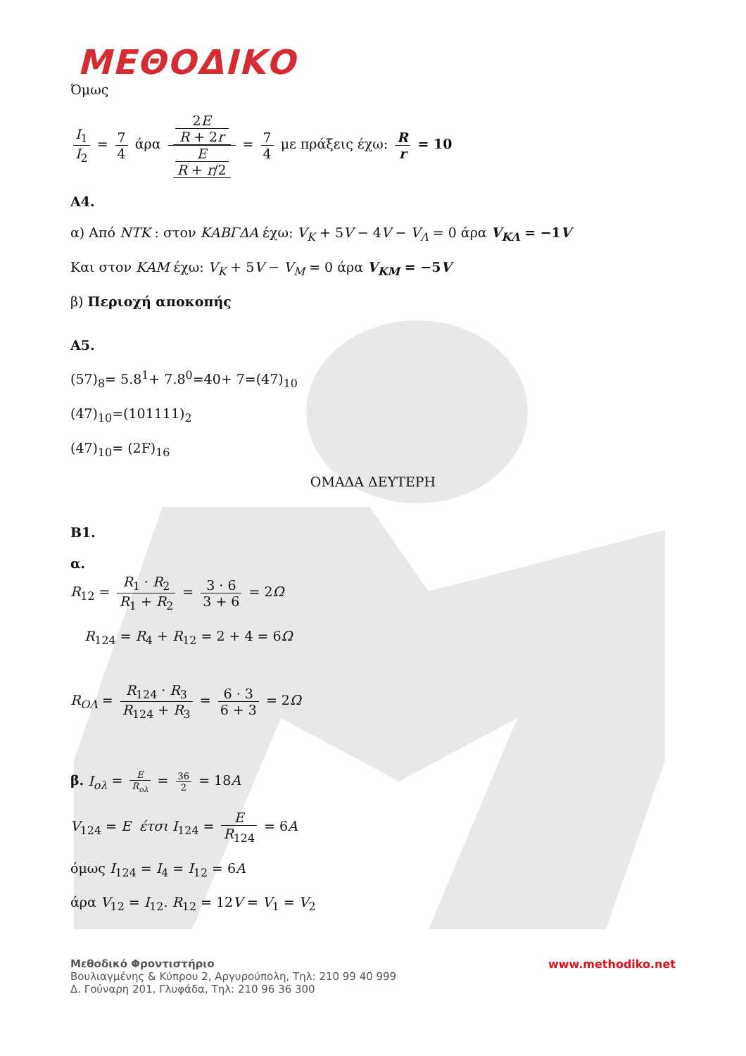ΜΕΘΟΔΙΚΟ
Όμως
I<sub>1</sub> I<sub>2</sub> = 7 4 άρα 2E
R + 2r E
R + r/2 = 7 4 με πράξεις έχω: R r = 10
Α4.
α) Από NTK : στον ΚΑΒΓΔΑ έχω: V<sub>K</sub> + 5V − 4V − V<sub>Λ</sub> = 0 άρα V<sub>ΚΛ</sub> = −1V
Και στον ΚΑΜ έχω: V<sub>K</sub> + 5V − V<sub>M</sub> = 0 άρα V<sub>KM</sub> = −5V
β) Περιοχή αποκοπής
Α5.
(57)<sub>8</sub>= 5.8<sup>1</sup>+ 7.8<sup>0</sup>=40+ 7=(47)<sub>10</sub>
(47)<sub>10</sub>=(101111)<sub>2</sub>
(47)<sub>10</sub>= (2F)<sub>16</sub>
ΟΜΑΔΑ ΔΕΥΤΕΡΗ
Β1.
α.
R<sub>12</sub> = R<sub>1</sub> · R<sub>2</sub> R<sub>1</sub> + R<sub>2</sub> = 3 · 6 3 + 6 = 2Ω
R<sub>124</sub> = R<sub>4</sub> + R<sub>12</sub> = 2 + 4 = 6Ω
R<sub>ΟΛ</sub> = R<sub>124</sub> · R<sub>3</sub> R<sub>124</sub> + R<sub>3</sub> = 6 · 3 6 + 3 = 2Ω
β. I<sub>ολ</sub> = E R<sub>ολ</sub> = 36 2 = 18A
V<sub>124</sub> = E έτσι I<sub>124</sub> = E R<sub>124</sub> = 6A
όμως I<sub>124</sub> = I<sub>4</sub> = I<sub>12</sub> = 6A
άρα V<sub>12</sub> = I<sub>12</sub>. R<sub>12</sub> = 12V = V<sub>1</sub> = V<sub>2</sub>
Μεθοδικό Φροντιστήριο
Βουλιαγμένης & Κύπρου 2, Αργυρούπολη, Τηλ: 210 99 40 999
Δ. Γούναρη 201, Γλυφάδα, Τηλ: 210 96 36 300
www.methodiko.net